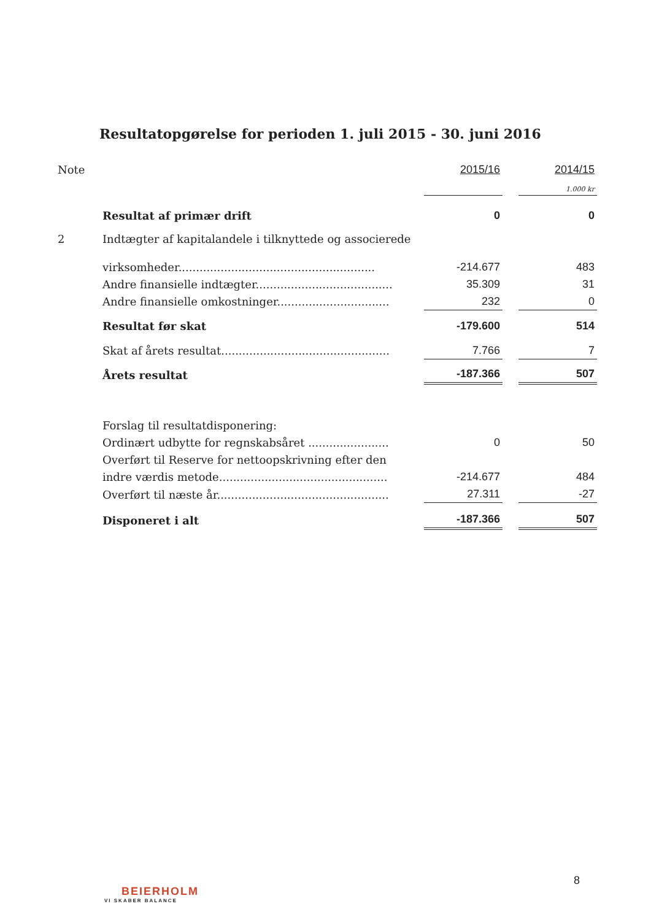Resultatopgørelse for perioden 1. juli 2015 - 30. juni 2016
| Note | | 2015/16 | | 2014/15 |
| | | | | 1.000 kr |
| | Resultat af primær drift | 0 | | 0 |
| 2 | Indtægter af kapitalandele i tilknyttede og associerede | | | |
| | virksomheder........................................................ | -214.677 | | 483 |
| | Andre finansielle indtægter....................................... | 35.309 | | 31 |
| | Andre finansielle omkostninger................................ | 232 | | 0 |
| | Resultat før skat | -179.600 | | 514 |
| | Skat af årets resultat................................................ | 7.766 | | 7 |
| | Årets resultat | -187.366 | | 507 |
| | Forslag til resultatdisponering: | | | |
| | Ordinært udbytte for regnskabsåret ....................... | 0 | | 50 |
| | Overført til Reserve for nettoopskrivning efter den | | | |
| | indre værdis metode................................................ | -214.677 | | 484 |
| | Overført til næste år................................................. | 27.311 | | -27 |
| | Disponeret i alt | -187.366 | | 507 |
8
BEIERHOLM
VI SKABER BALANCE